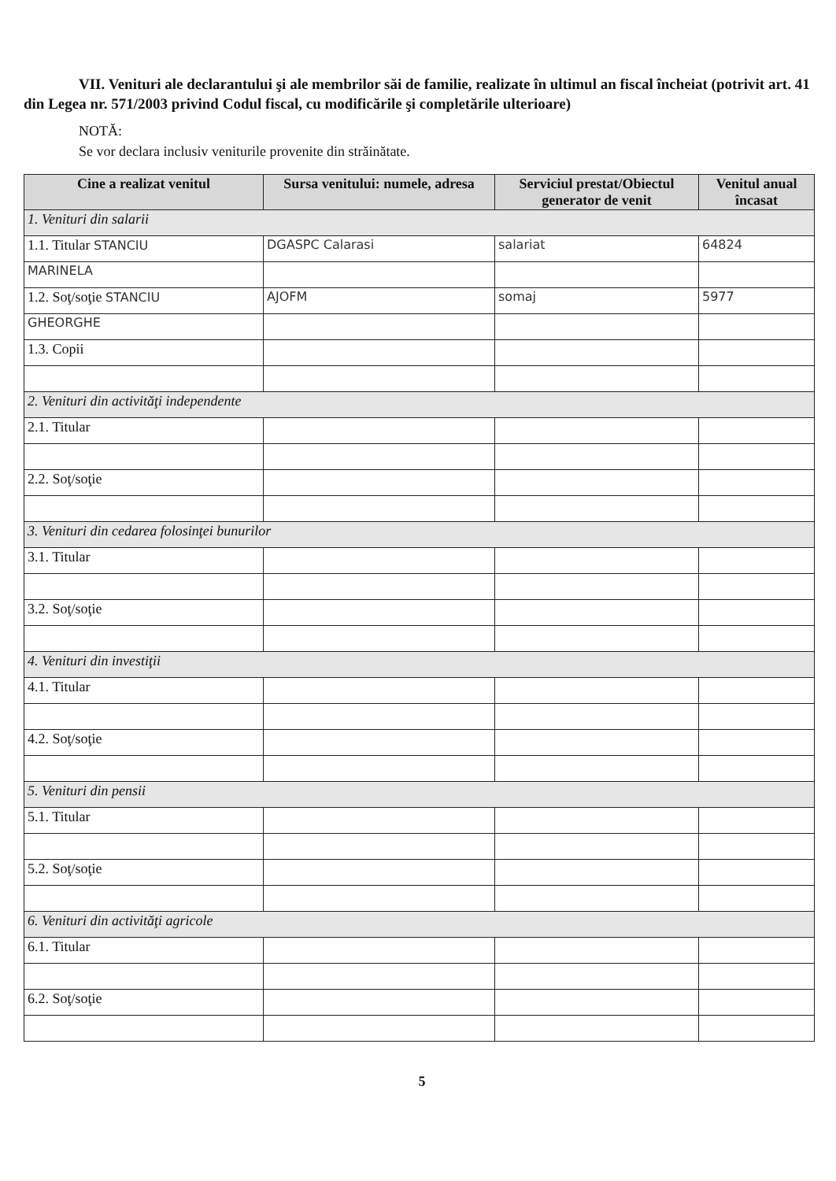VII. Venituri ale declarantului şi ale membrilor săi de familie, realizate în ultimul an fiscal încheiat (potrivit art. 41 din Legea nr. 571/2003 privind Codul fiscal, cu modificările şi completările ulterioare)
NOTĂ:
Se vor declara inclusiv veniturile provenite din străinătate.
| Cine a realizat venitul | Sursa venitului: numele, adresa | Serviciul prestat/Obiectul generator de venit | Venitul anual încasat |
| --- | --- | --- | --- |
| 1. Venituri din salarii | | | |
| 1.1. Titular STANCIU | DGASPC Calarasi | salariat | 64824 |
| MARINELA | | | |
| 1.2. Soţ/soţie STANCIU | AJOFM | somaj | 5977 |
| GHEORGHE | | | |
| 1.3. Copii | | | |
| 2. Venituri din activităţi independente | | | |
| 2.1. Titular | | | |
| 2.2. Soţ/soţie | | | |
| 3. Venituri din cedarea folosinţei bunurilor | | | |
| 3.1. Titular | | | |
| 3.2. Soţ/soţie | | | |
| 4. Venituri din investiţii | | | |
| 4.1. Titular | | | |
| 4.2. Soţ/soţie | | | |
| 5. Venituri din pensii | | | |
| 5.1. Titular | | | |
| 5.2. Soţ/soţie | | | |
| 6. Venituri din activităţi agricole | | | |
| 6.1. Titular | | | |
| 6.2. Soţ/soţie | | | |
5